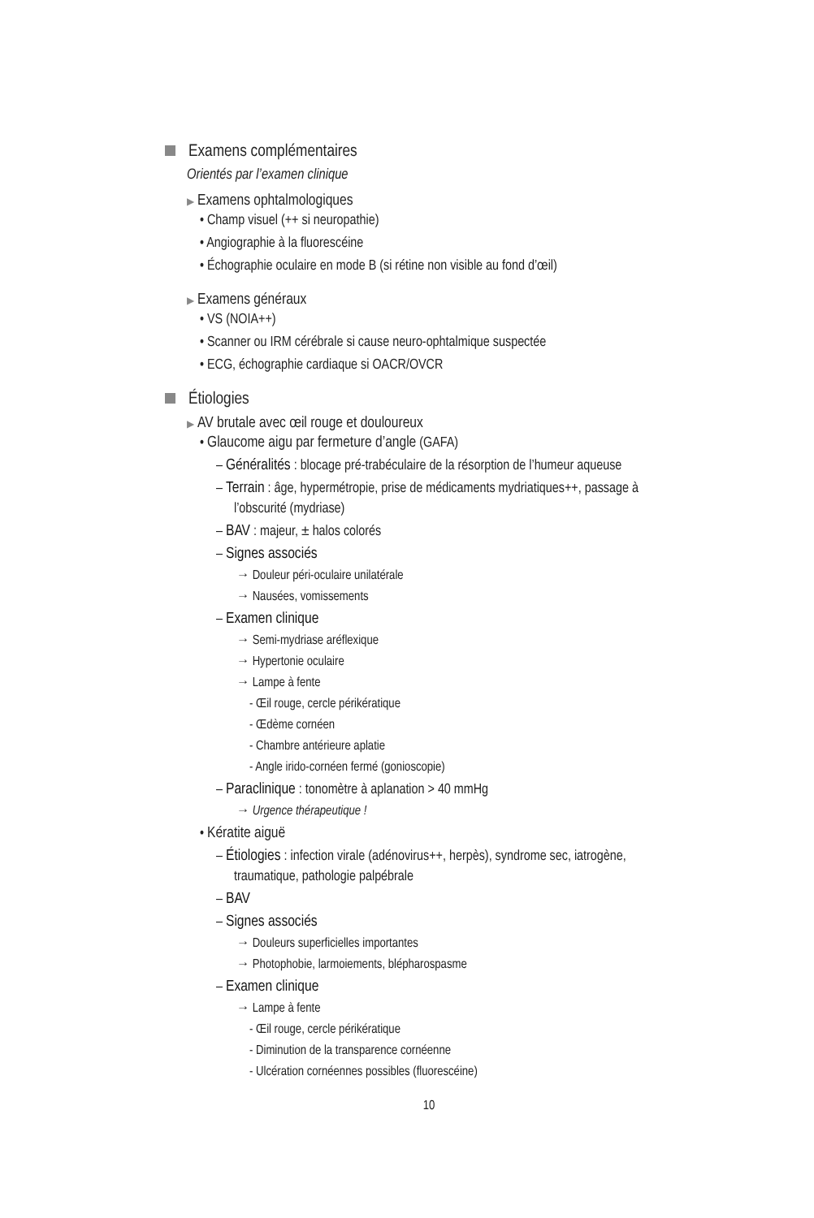Examens complémentaires
Orientés par l’examen clinique
▶ Examens ophtalmologiques
• Champ visuel (++ si neuropathie)
• Angiographie à la fluorescéine
• Échographie oculaire en mode B (si rétine non visible au fond d’œil)
▶ Examens généraux
• VS (NOIA++)
• Scanner ou IRM cérébrale si cause neuro-ophtalmique suspectée
• ECG, échographie cardiaque si OACR/OVCR
Étiologies
▶ AV brutale avec œil rouge et douloureux
• Glaucome aigu par fermeture d’angle (GAFA)
– Généralités : blocage pré-trabéculaire de la résorption de l’humeur aqueuse
– Terrain : âge, hypermétropie, prise de médicaments mydriatiques++, passage à l’obscurité (mydriase)
– BAV : majeur, ± halos colorés
– Signes associés
→ Douleur péri-oculaire unilatérale
→ Nausées, vomissements
– Examen clinique
→ Semi-mydriase aréflexique
→ Hypertonie oculaire
→ Lampe à fente
- Œil rouge, cercle périkératique
- Œdème cornéen
- Chambre antérieure aplatie
- Angle irido-cornéen fermé (gonioscopie)
– Paraclinique : tonomètre à aplanation > 40 mmHg
→ Urgence thérapeutique !
• Kératite aiguë
– Étiologies : infection virale (adénovirus++, herpès), syndrome sec, iatrogène, traumatique, pathologie palpébrale
– BAV
– Signes associés
→ Douleurs superficielles importantes
→ Photophobie, larmoiements, blépharospasme
– Examen clinique
→ Lampe à fente
- Œil rouge, cercle périkératique
- Diminution de la transparence cornéenne
- Ulcération cornéennes possibles (fluorescéine)
10